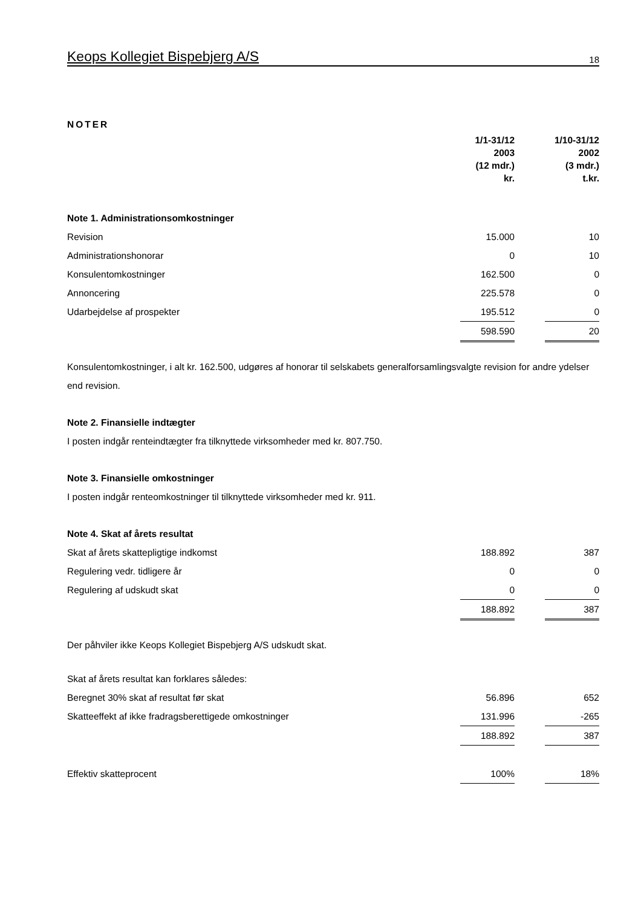Keops Kollegiet Bispebjerg A/S 18
NOTER
| | 1/1-31/12 2003 (12 mdr.) kr. | | 1/10-31/12 2002 (3 mdr.) t.kr. |
| Note 1. Administrationsomkostninger | | | |
| Revision | 15.000 | | 10 |
| Administrationshonorar | 0 | | 10 |
| Konsulentomkostninger | 162.500 | | 0 |
| Annoncering | 225.578 | | 0 |
| Udarbejdelse af prospekter | 195.512 | | 0 |
| | 598.590 | | 20 |
Konsulentomkostninger, i alt kr. 162.500, udgøres af honorar til selskabets generalforsamlingsvalgte revision for andre ydelser end revision.
Note 2. Finansielle indtægter
I posten indgår renteindtægter fra tilknyttede virksomheder med kr. 807.750.
Note 3. Finansielle omkostninger
I posten indgår renteomkostninger til tilknyttede virksomheder med kr. 911.
| Note 4. Skat af årets resultat | | | |
| Skat af årets skattepligtige indkomst | 188.892 | | 387 |
| Regulering vedr. tidligere år | 0 | | 0 |
| Regulering af udskudt skat | 0 | | 0 |
| | 188.892 | | 387 |
Der påhviler ikke Keops Kollegiet Bispebjerg A/S udskudt skat.
| Skat af årets resultat kan forklares således: | | | |
| Beregnet 30% skat af resultat før skat | 56.896 | | 652 |
| Skatteeffekt af ikke fradragsberettigede omkostninger | 131.996 | | -265 |
| | 188.892 | | 387 |
| Effektiv skatteprocent | 100% | | 18% |